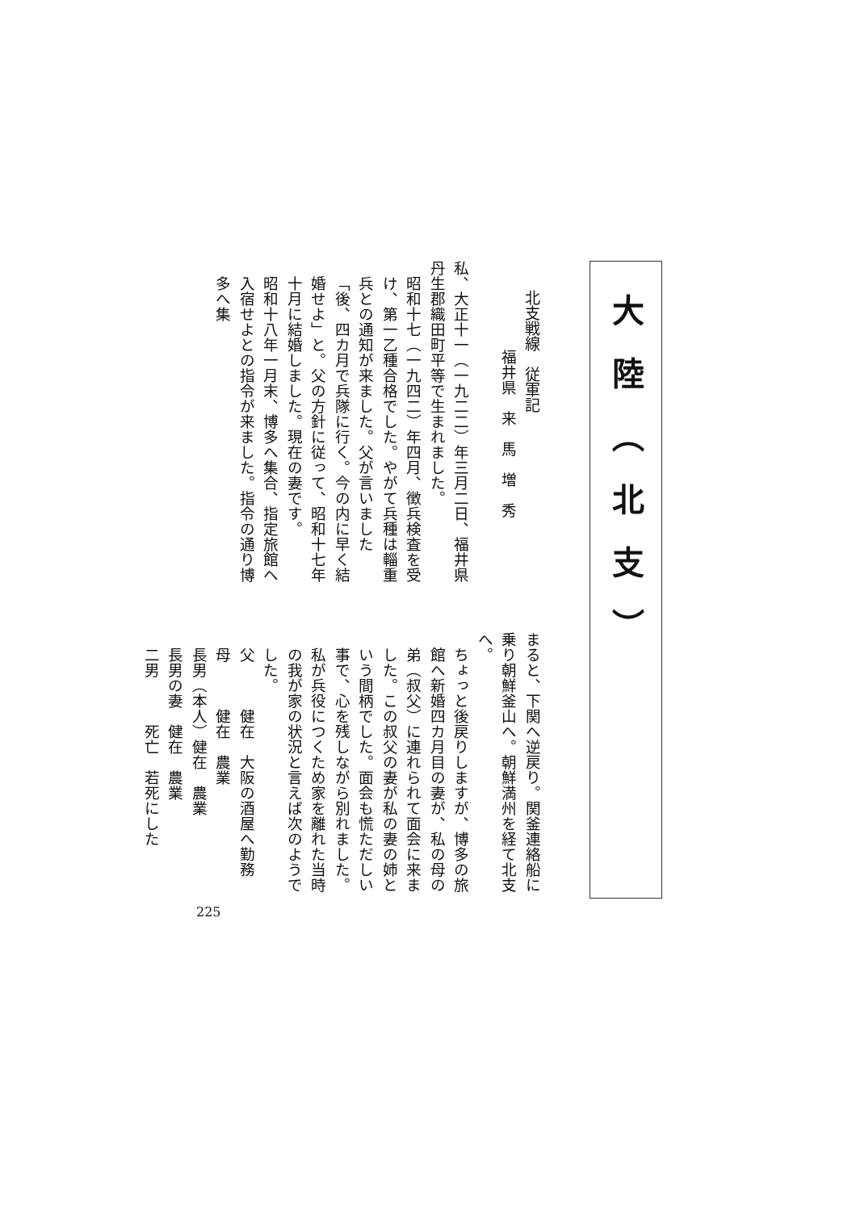大陸（北支）
北支戦線　従軍記
福井県　来　馬　増　秀
私、大正十一（一九二二）年三月二日、福井県丹生郡織田町平等で生まれました。
昭和十七（一九四二）年四月、徴兵検査を受け、第一乙種合格でした。やがて兵種は輜重兵との通知が来ました。父が言いました「後、四カ月で兵隊に行く。今の内に早く結婚せよ」と。父の方針に従って、昭和十七年十月に結婚しました。現在の妻です。
昭和十八年一月末、博多へ集合、指定旅館へ入宿せよとの指令が来ました。指令の通り博多へ集
まると、下関へ逆戻り。関釜連絡船に乗り朝鮮釜山へ。朝鮮満州を経て北支へ。
ちょっと後戻りしますが、博多の旅館へ新婚四カ月目の妻が、私の母の弟（叔父）に連れられて面会に来ました。この叔父の妻が私の妻の姉という間柄でした。面会も慌ただしい事で、心を残しながら別れました。
私が兵役につくため家を離れた当時の我が家の状況と言えば次のようでした。
　父　　　健在　大阪の酒屋へ勤務
　母　　　健在　農業
　長男（本人）健在　農業
　長男の妻　健在　農業
　二男　　　死亡　若死にした
225